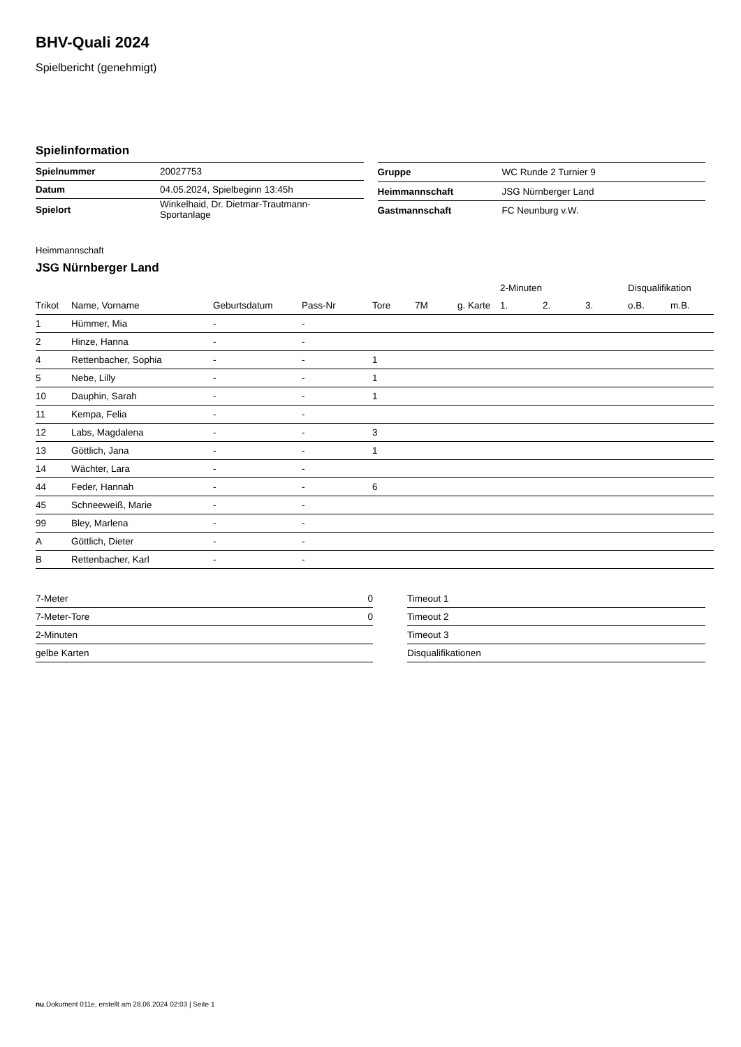BHV-Quali 2024
Spielbericht (genehmigt)
Spielinformation
| Spielnummer | 20027753 |
| Datum | 04.05.2024, Spielbeginn 13:45h |
| Spielort | Winkelhaid, Dr. Dietmar-Trautmann- Sportanlage |
| Gruppe | WC Runde 2 Turnier 9 |
| Heimmannschaft | JSG Nürnberger Land |
| Gastmannschaft | FC Neunburg v.W. |
Heimmannschaft
JSG Nürnberger Land
| | | | | | | | 2-Minuten | | | Disqualifikation | |
| --- | --- | --- | --- | --- | --- | --- | --- | --- | --- | --- | --- |
| Trikot | Name, Vorname | Geburtsdatum | Pass-Nr | Tore | 7M | g. Karte | 1. | 2. | 3. | o.B. | m.B. |
| 1 | Hümmer, Mia | - | - | | | | | | | | |
| 2 | Hinze, Hanna | - | - | | | | | | | | |
| 4 | Rettenbacher, Sophia | - | - | 1 | | | | | | | |
| 5 | Nebe, Lilly | - | - | 1 | | | | | | | |
| 10 | Dauphin, Sarah | - | - | 1 | | | | | | | |
| 11 | Kempa, Felia | - | - | | | | | | | | |
| 12 | Labs, Magdalena | - | - | 3 | | | | | | | |
| 13 | Göttlich, Jana | - | - | 1 | | | | | | | |
| 14 | Wächter, Lara | - | - | | | | | | | | |
| 44 | Feder, Hannah | - | - | 6 | | | | | | | |
| 45 | Schneeweiß, Marie | - | - | | | | | | | | |
| 99 | Bley, Marlena | - | - | | | | | | | | |
| A | Göttlich, Dieter | - | - | | | | | | | | |
| B | Rettenbacher, Karl | - | - | | | | | | | | |
| 7-Meter | 0 |
| 7-Meter-Tore | 0 |
| 2-Minuten | |
| gelbe Karten | |
| Timeout 1 |
| Timeout 2 |
| Timeout 3 |
| Disqualifikationen |
nu.Dokument 011e, erstellt am 28.06.2024 02:03 | Seite 1